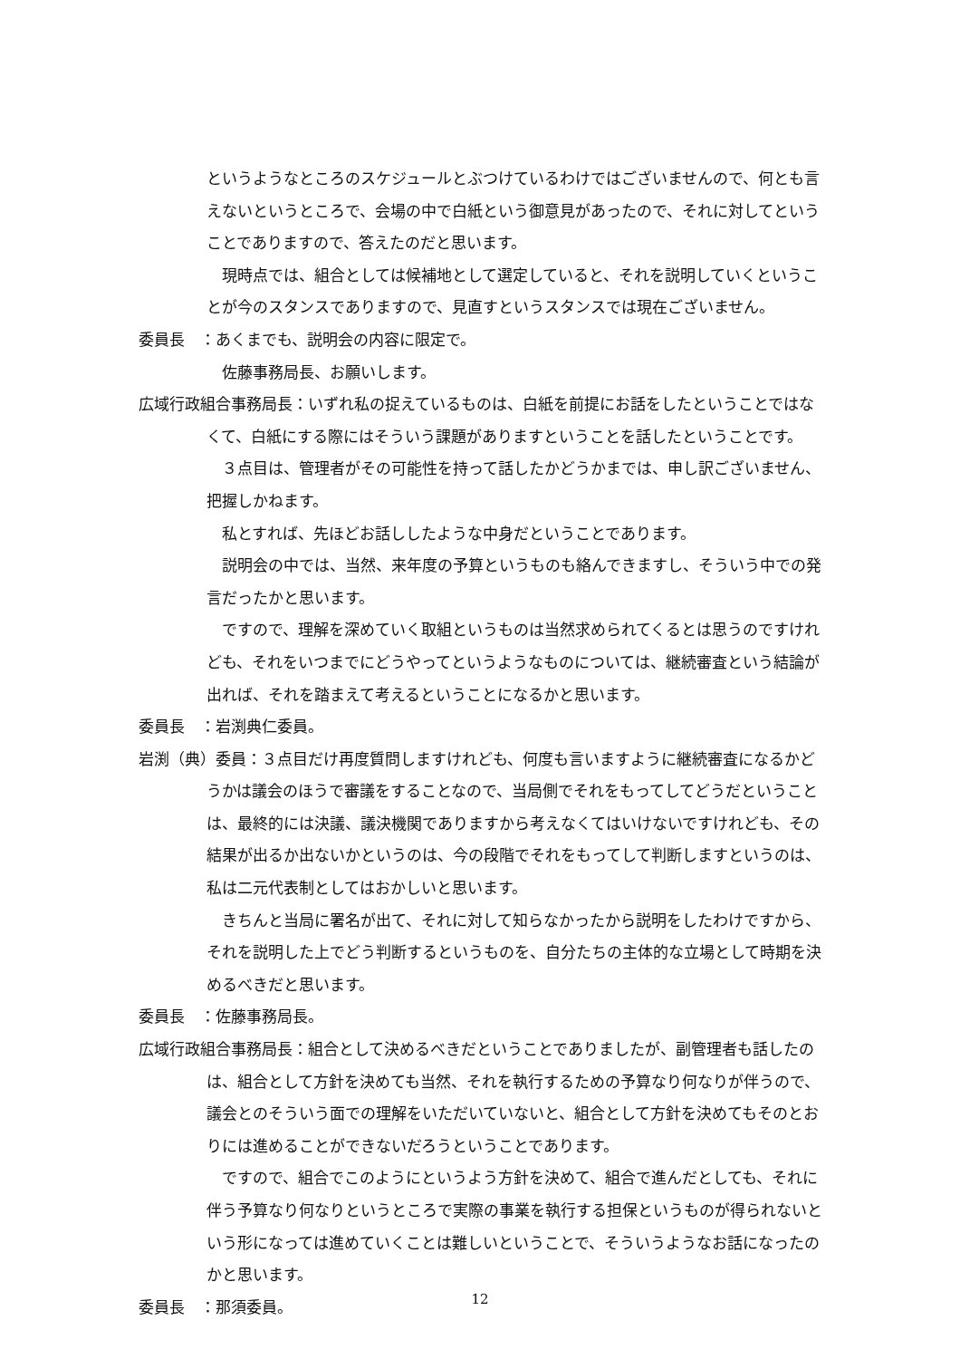というようなところのスケジュールとぶつけているわけではございませんので、何とも言えないというところで、会場の中で白紙という御意見があったので、それに対してということでありますので、答えたのだと思います。
現時点では、組合としては候補地として選定していると、それを説明していくということが今のスタンスでありますので、見直すというスタンスでは現在ございません。
委員長　：あくまでも、説明会の内容に限定で。
佐藤事務局長、お願いします。
広域行政組合事務局長：いずれ私の捉えているものは、白紙を前提にお話をしたということではなくて、白紙にする際にはそういう課題がありますということを話したということです。
３点目は、管理者がその可能性を持って話したかどうかまでは、申し訳ございません、把握しかねます。
私とすれば、先ほどお話ししたような中身だということであります。
説明会の中では、当然、来年度の予算というものも絡んできますし、そういう中での発言だったかと思います。
ですので、理解を深めていく取組というものは当然求められてくるとは思うのですけれども、それをいつまでにどうやってというようなものについては、継続審査という結論が出れば、それを踏まえて考えるということになるかと思います。
委員長　：岩渕典仁委員。
岩渕（典）委員：３点目だけ再度質問しますけれども、何度も言いますように継続審査になるかどうかは議会のほうで審議をすることなので、当局側でそれをもってしてどうだということは、最終的には決議、議決機関でありますから考えなくてはいけないですけれども、その結果が出るか出ないかというのは、今の段階でそれをもってして判断しますというのは、私は二元代表制としてはおかしいと思います。
きちんと当局に署名が出て、それに対して知らなかったから説明をしたわけですから、それを説明した上でどう判断するというものを、自分たちの主体的な立場として時期を決めるべきだと思います。
委員長　：佐藤事務局長。
広域行政組合事務局長：組合として決めるべきだということでありましたが、副管理者も話したのは、組合として方針を決めても当然、それを執行するための予算なり何なりが伴うので、議会とのそういう面での理解をいただいていないと、組合として方針を決めてもそのとおりには進めることができないだろうということであります。
ですので、組合でこのようにというよう方針を決めて、組合で進んだとしても、それに伴う予算なり何なりというところで実際の事業を執行する担保というものが得られないという形になっては進めていくことは難しいということで、そういうようなお話になったのかと思います。
委員長　：那須委員。
12